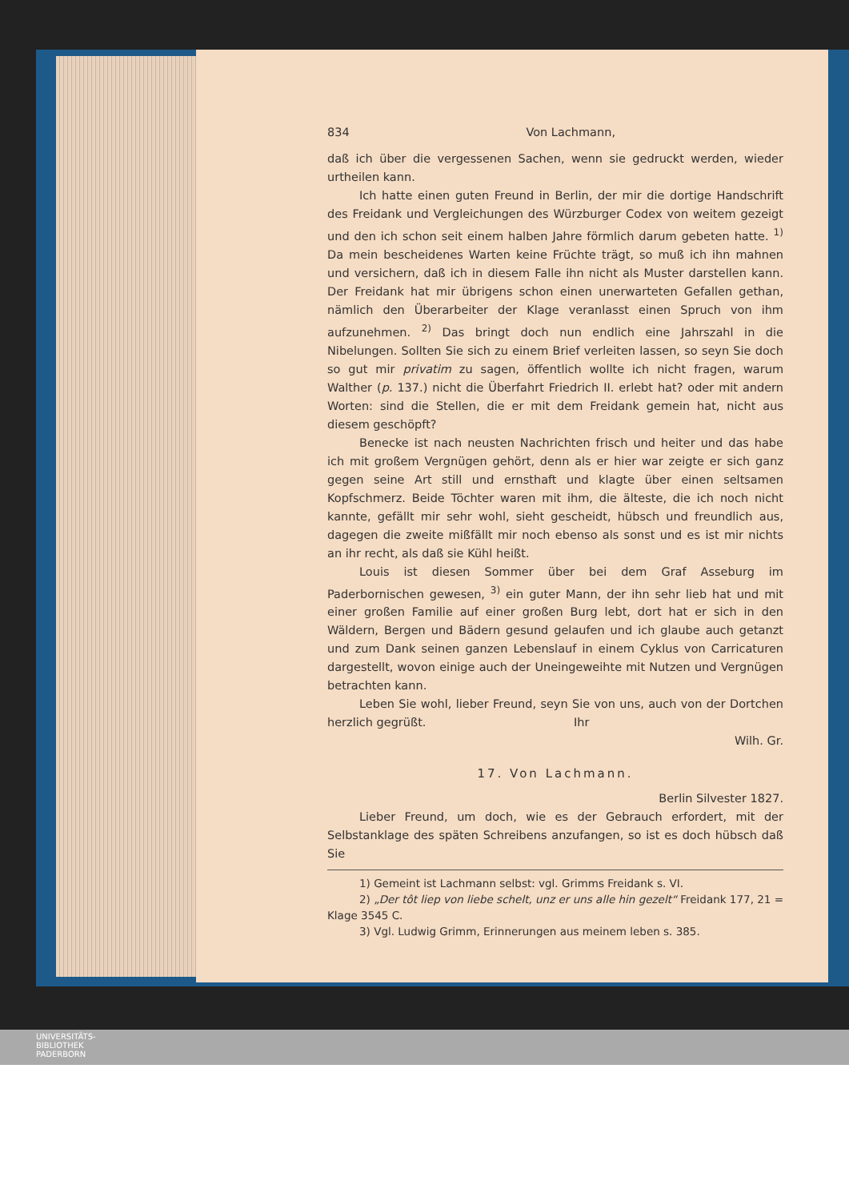834 Von Lachmann,
daß ich über die vergessenen Sachen, wenn sie gedruckt werden, wieder urtheilen kann.
Ich hatte einen guten Freund in Berlin, der mir die dortige Handschrift des Freidank und Vergleichungen des Würzburger Codex von weitem gezeigt und den ich schon seit einem halben Jahre förmlich darum gebeten hatte. <sup>1)</sup> Da mein bescheidenes Warten keine Früchte trägt, so muß ich ihn mahnen und versichern, daß ich in diesem Falle ihn nicht als Muster darstellen kann. Der Freidank hat mir übrigens schon einen unerwarteten Gefallen gethan, nämlich den Überarbeiter der Klage veranlasst einen Spruch von ihm aufzunehmen. <sup>2)</sup> Das bringt doch nun endlich eine Jahrszahl in die Nibelungen. Sollten Sie sich zu einem Brief verleiten lassen, so seyn Sie doch so gut mir privatim zu sagen, öffentlich wollte ich nicht fragen, warum Walther (p. 137.) nicht die Überfahrt Friedrich II. erlebt hat? oder mit andern Worten: sind die Stellen, die er mit dem Freidank gemein hat, nicht aus diesem geschöpft?
Benecke ist nach neusten Nachrichten frisch und heiter und das habe ich mit großem Vergnügen gehört, denn als er hier war zeigte er sich ganz gegen seine Art still und ernsthaft und klagte über einen seltsamen Kopfschmerz. Beide Töchter waren mit ihm, die älteste, die ich noch nicht kannte, gefällt mir sehr wohl, sieht gescheidt, hübsch und freundlich aus, dagegen die zweite mißfällt mir noch ebenso als sonst und es ist mir nichts an ihr recht, als daß sie Kühl heißt.
Louis ist diesen Sommer über bei dem Graf Asseburg im Paderbornischen gewesen, <sup>3)</sup> ein guter Mann, der ihn sehr lieb hat und mit einer großen Familie auf einer großen Burg lebt, dort hat er sich in den Wäldern, Bergen und Bädern gesund gelaufen und ich glaube auch getanzt und zum Dank seinen ganzen Lebenslauf in einem Cyklus von Carricaturen dargestellt, wovon einige auch der Uneingeweihte mit Nutzen und Vergnügen betrachten kann.
Leben Sie wohl, lieber Freund, seyn Sie von uns, auch von der Dortchen herzlich gegrüßt. Ihr
Wilh. Gr.
17. Von Lachmann.
Berlin Silvester 1827.
Lieber Freund, um doch, wie es der Gebrauch erfordert, mit der Selbstanklage des späten Schreibens anzufangen, so ist es doch hübsch daß Sie
1) Gemeint ist Lachmann selbst: vgl. Grimms Freidank s. VI.
2) „Der tôt liep von liebe schelt, unz er uns alle hin gezelt“ Freidank 177, 21 = Klage 3545 C.
3) Vgl. Ludwig Grimm, Erinnerungen aus meinem leben s. 385.
UNIVERSITÄTS-
BIBLIOTHEK
PADERBORN